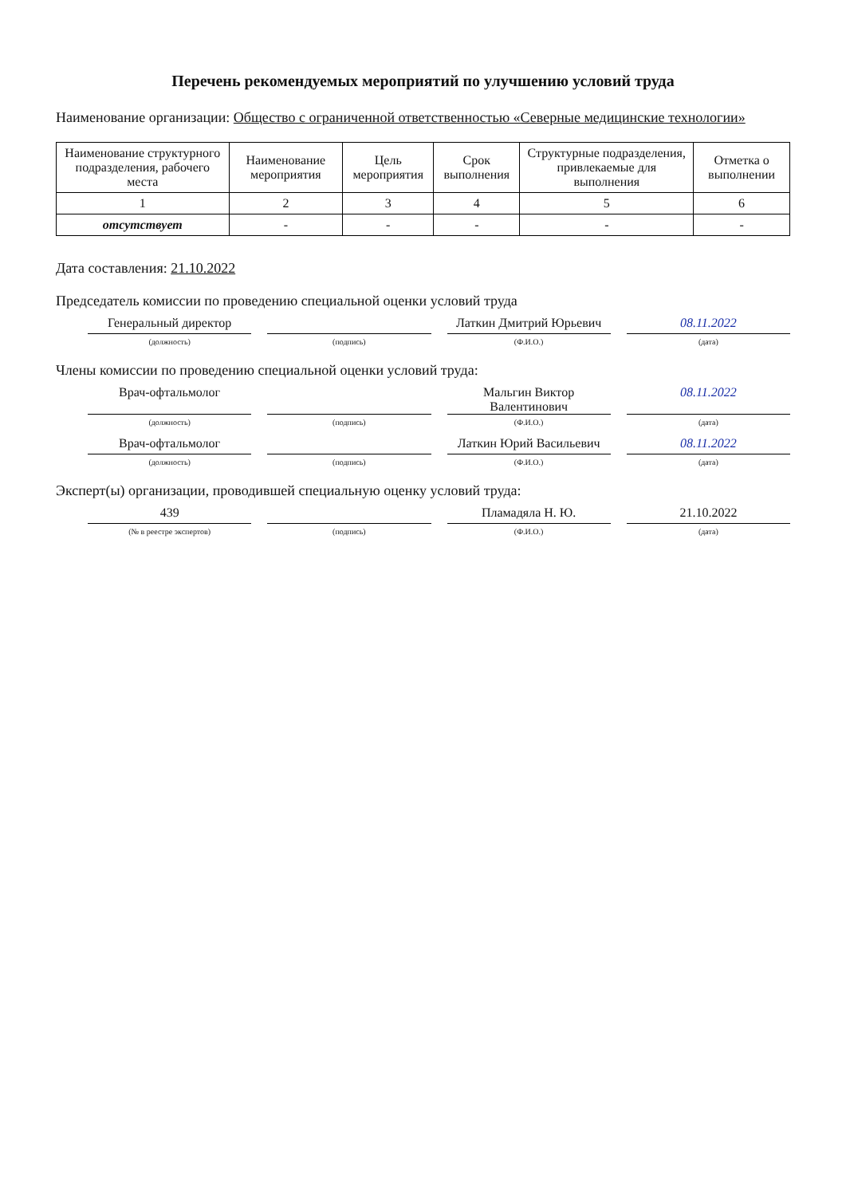Перечень рекомендуемых мероприятий по улучшению условий труда
Наименование организации: Общество с ограниченной ответственностью «Северные медицинские технологии»
| Наименование структурного подразделения, рабочего места | Наименование мероприятия | Цель мероприятия | Срок выполнения | Структурные подразделения, привлекаемые для выполнения | Отметка о выполнении |
| --- | --- | --- | --- | --- | --- |
| 1 | 2 | 3 | 4 | 5 | 6 |
| отсутствует | - | - | - | - | - |
Дата составления: 21.10.2022
Председатель комиссии по проведению специальной оценки условий труда
Генеральный директор Латкин Дмитрий Юрьевич 08.11.2022
(должность) (подпись) (Ф.И.О.) (дата)
Члены комиссии по проведению специальной оценки условий труда:
Врач-офтальмолог Мальгин Виктор Валентинович 08.11.2022
(должность) (подпись) (Ф.И.О.) (дата)
Врач-офтальмолог Латкин Юрий Васильевич 08.11.2022
(должность) (подпись) (Ф.И.О.) (дата)
Эксперт(ы) организации, проводившей специальную оценку условий труда:
439 Пламадяла Н. Ю. 21.10.2022
(№ в реестре экспертов) (подпись) (Ф.И.О.) (дата)